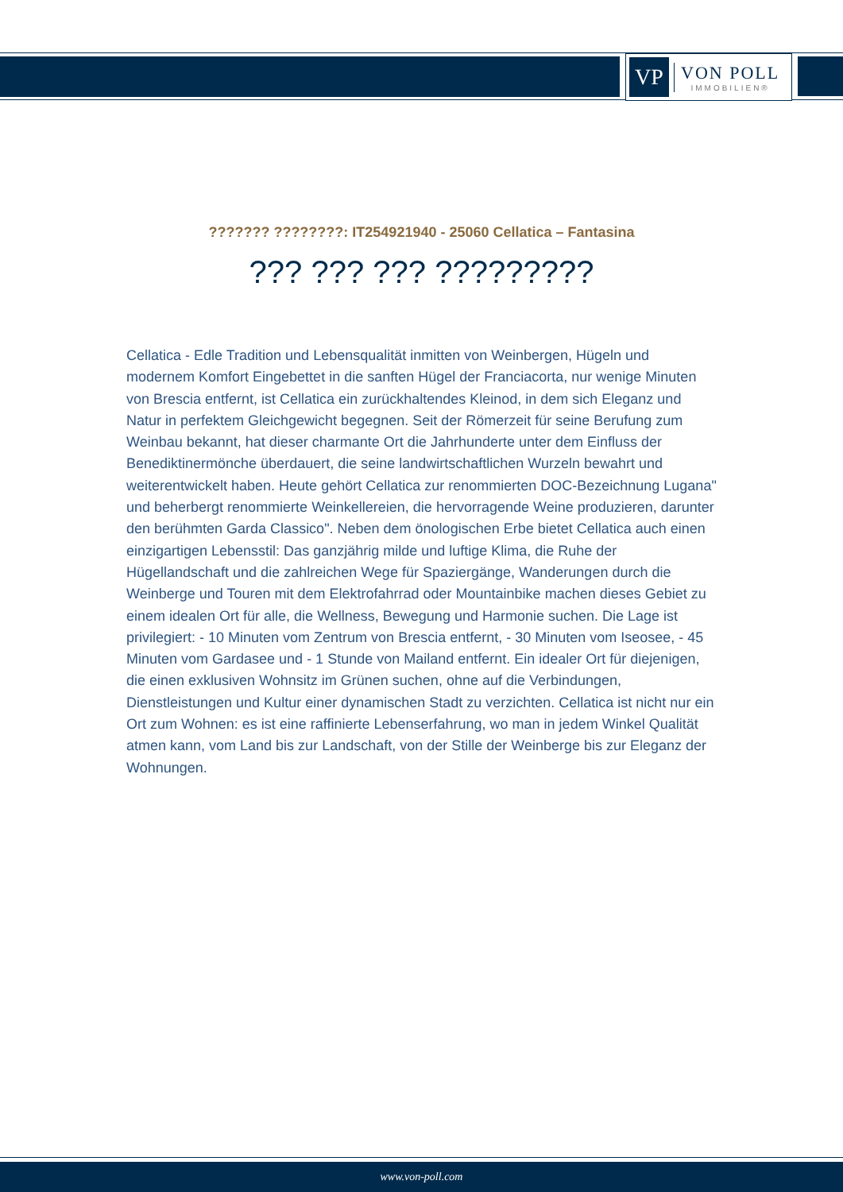VP
VON POLL
IMMOBILIEN®
??????? ????????: IT254921940 - 25060 Cellatica – Fantasina
??? ??? ??? ?????????
Cellatica - Edle Tradition und Lebensqualität inmitten von Weinbergen, Hügeln und modernem Komfort Eingebettet in die sanften Hügel der Franciacorta, nur wenige Minuten von Brescia entfernt, ist Cellatica ein zurückhaltendes Kleinod, in dem sich Eleganz und Natur in perfektem Gleichgewicht begegnen. Seit der Römerzeit für seine Berufung zum Weinbau bekannt, hat dieser charmante Ort die Jahrhunderte unter dem Einfluss der Benediktinermönche überdauert, die seine landwirtschaftlichen Wurzeln bewahrt und weiterentwickelt haben. Heute gehört Cellatica zur renommierten DOC-Bezeichnung Lugana" und beherbergt renommierte Weinkellereien, die hervorragende Weine produzieren, darunter den berühmten Garda Classico". Neben dem önologischen Erbe bietet Cellatica auch einen einzigartigen Lebensstil: Das ganzjährig milde und luftige Klima, die Ruhe der Hügellandschaft und die zahlreichen Wege für Spaziergänge, Wanderungen durch die Weinberge und Touren mit dem Elektrofahrrad oder Mountainbike machen dieses Gebiet zu einem idealen Ort für alle, die Wellness, Bewegung und Harmonie suchen. Die Lage ist privilegiert: - 10 Minuten vom Zentrum von Brescia entfernt, - 30 Minuten vom Iseosee, - 45 Minuten vom Gardasee und - 1 Stunde von Mailand entfernt. Ein idealer Ort für diejenigen, die einen exklusiven Wohnsitz im Grünen suchen, ohne auf die Verbindungen, Dienstleistungen und Kultur einer dynamischen Stadt zu verzichten. Cellatica ist nicht nur ein Ort zum Wohnen: es ist eine raffinierte Lebenserfahrung, wo man in jedem Winkel Qualität atmen kann, vom Land bis zur Landschaft, von der Stille der Weinberge bis zur Eleganz der Wohnungen.
www.von-poll.com